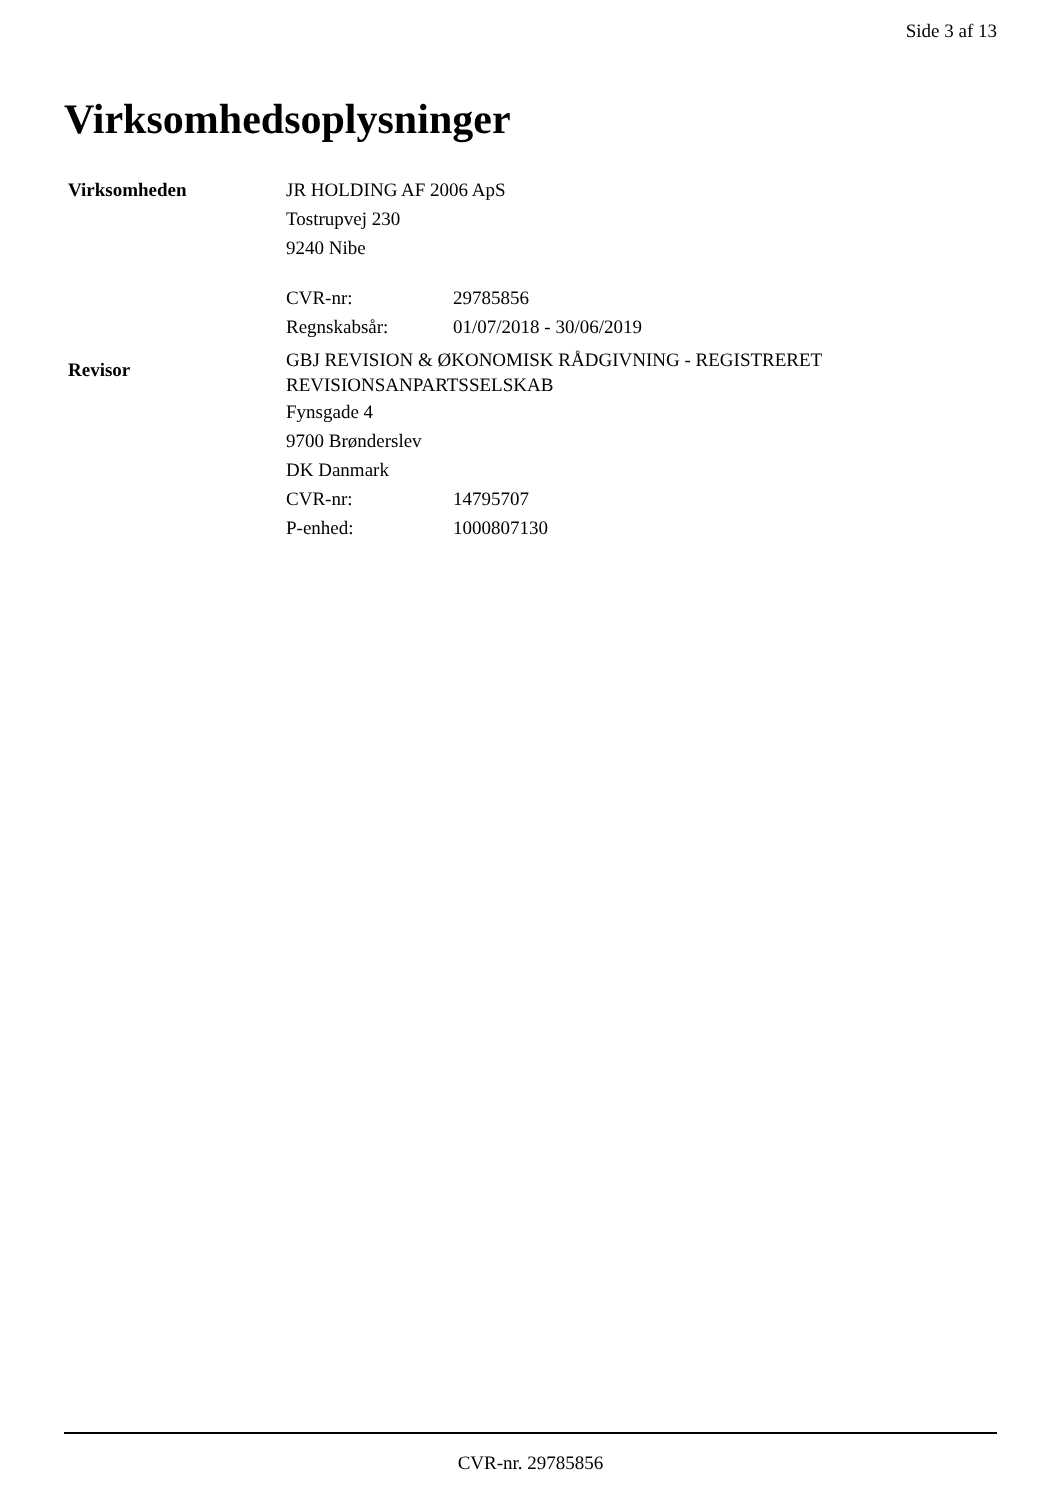Side 3 af 13
Virksomhedsoplysninger
Virksomheden JR HOLDING AF 2006 ApS
Tostrupvej 230
9240 Nibe
CVR-nr: 29785856
Regnskabsår: 01/07/2018 - 30/06/2019
Revisor
GBJ REVISION & ØKONOMISK RÅDGIVNING - REGISTRERET
REVISIONSANPARTSSELSKAB
Fynsgade 4
9700 Brønderslev
DK Danmark
CVR-nr: 14795707
P-enhed: 1000807130
CVR-nr. 29785856